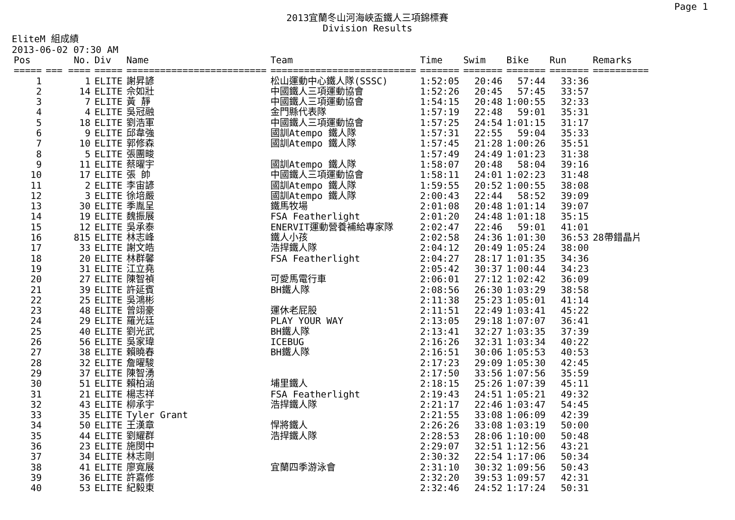Page 1
2013宜蘭冬山河海峽盃鐵人三項錦標賽
Division Results
EliteM 組成績
2013-06-02 07:30 AM
| Pos | No. | Div | Name | Team | Time | Swim | Bike | Run | Remarks |
| --- | --- | --- | --- | --- | --- | --- | --- | --- | --- |
| ===== | === ==== | ===== | ========================= | ========================== | ======= | ======= | ======= | ======= | ========== |
| 1 | 1 | ELITE | 謝昇諺 | 松山運動中心鐵人隊(SSSC) | 1:52:05 | 20:46 | 57:44 | 33:36 | |
| 2 | 14 | ELITE | 佘如壯 | 中國鐵人三項運動協會 | 1:52:26 | 20:45 | 57:45 | 33:57 | |
| 3 | 7 | ELITE | 黃 靜 | 中國鐵人三項運動協會 | 1:54:15 | 20:48 | 1:00:55 | 32:33 | |
| 4 | 4 | ELITE | 吳冠融 | 金門縣代表隊 | 1:57:19 | 22:48 | 59:01 | 35:31 | |
| 5 | 18 | ELITE | 劉浩軍 | 中國鐵人三項運動協會 | 1:57:25 | 24:54 | 1:01:15 | 31:17 | |
| 6 | 9 | ELITE | 邱韋強 | 國訓Atempo 鐵人隊 | 1:57:31 | 22:55 | 59:04 | 35:33 | |
| 7 | 10 | ELITE | 郭修森 | 國訓Atempo 鐵人隊 | 1:57:45 | 21:28 | 1:00:26 | 35:51 | |
| 8 | 5 | ELITE | 張團畯 | | 1:57:49 | 24:49 | 1:01:23 | 31:38 | |
| 9 | 11 | ELITE | 蔡曜宇 | 國訓Atempo 鐵人隊 | 1:58:07 | 20:48 | 58:04 | 39:16 | |
| 10 | 17 | ELITE | 張 帥 | 中國鐵人三項運動協會 | 1:58:11 | 24:01 | 1:02:23 | 31:48 | |
| 11 | 2 | ELITE | 李宙諺 | 國訓Atempo 鐵人隊 | 1:59:55 | 20:52 | 1:00:55 | 38:08 | |
| 12 | 3 | ELITE | 徐培嚴 | 國訓Atempo 鐵人隊 | 2:00:43 | 22:44 | 58:52 | 39:09 | |
| 13 | 30 | ELITE | 季胤呈 | 鐵馬牧場 | 2:01:08 | 20:48 | 1:01:14 | 39:07 | |
| 14 | 19 | ELITE | 魏振展 | FSA Featherlight | 2:01:20 | 24:48 | 1:01:18 | 35:15 | |
| 15 | 12 | ELITE | 吳承泰 | ENERVIT運動營養補給專家隊 | 2:02:47 | 22:46 | 59:01 | 41:01 | |
| 16 | 815 | ELITE | 林志峰 | 鐵人小孩 | 2:02:58 | 24:36 | 1:01:30 | 36:53 | 28帶錯晶片 |
| 17 | 33 | ELITE | 謝文皓 | 浩捍鐵人隊 | 2:04:12 | 20:49 | 1:05:24 | 38:00 | |
| 18 | 20 | ELITE | 林群馨 | FSA Featherlight | 2:04:27 | 28:17 | 1:01:35 | 34:36 | |
| 19 | 31 | ELITE | 江立堯 | | 2:05:42 | 30:37 | 1:00:44 | 34:23 | |
| 20 | 27 | ELITE | 陳智禎 | 可愛馬電行車 | 2:06:01 | 27:12 | 1:02:42 | 36:09 | |
| 21 | 39 | ELITE | 許延賓 | BH鐵人隊 | 2:08:56 | 26:30 | 1:03:29 | 38:58 | |
| 22 | 25 | ELITE | 吳鴻彬 | | 2:11:38 | 25:23 | 1:05:01 | 41:14 | |
| 23 | 48 | ELITE | 曾翊豪 | 運休老屁股 | 2:11:51 | 22:49 | 1:03:41 | 45:22 | |
| 24 | 29 | ELITE | 羅光廷 | PLAY YOUR WAY | 2:13:05 | 29:18 | 1:07:07 | 36:41 | |
| 25 | 40 | ELITE | 劉光武 | BH鐵人隊 | 2:13:41 | 32:27 | 1:03:35 | 37:39 | |
| 26 | 56 | ELITE | 吳家瑋 | ICEBUG | 2:16:26 | 32:31 | 1:03:34 | 40:22 | |
| 27 | 38 | ELITE | 賴曉春 | BH鐵人隊 | 2:16:51 | 30:06 | 1:05:53 | 40:53 | |
| 28 | 32 | ELITE | 詹曜駿 | | 2:17:23 | 29:09 | 1:05:30 | 42:45 | |
| 29 | 37 | ELITE | 陳智湧 | | 2:17:50 | 33:56 | 1:07:56 | 35:59 | |
| 30 | 51 | ELITE | 賴柏涵 | 埔里鐵人 | 2:18:15 | 25:26 | 1:07:39 | 45:11 | |
| 31 | 21 | ELITE | 楊志祥 | FSA Featherlight | 2:19:43 | 24:51 | 1:05:21 | 49:32 | |
| 32 | 43 | ELITE | 柳承宇 | 浩捍鐵人隊 | 2:21:17 | 22:46 | 1:03:47 | 54:45 | |
| 33 | 35 | ELITE | Tyler Grant | | 2:21:55 | 33:08 | 1:06:09 | 42:39 | |
| 34 | 50 | ELITE | 王漢章 | 悍將鐵人 | 2:26:26 | 33:08 | 1:03:19 | 50:00 | |
| 35 | 44 | ELITE | 劉耀群 | 浩捍鐵人隊 | 2:28:53 | 28:06 | 1:10:00 | 50:48 | |
| 36 | 23 | ELITE | 施閔中 | | 2:29:07 | 32:51 | 1:12:56 | 43:21 | |
| 37 | 34 | ELITE | 林志剛 | | 2:30:32 | 22:54 | 1:17:06 | 50:34 | |
| 38 | 41 | ELITE | 廖寬展 | 宜蘭四季游泳會 | 2:31:10 | 30:32 | 1:09:56 | 50:43 | |
| 39 | 36 | ELITE | 許嘉修 | | 2:32:20 | 39:53 | 1:09:57 | 42:31 | |
| 40 | 53 | ELITE | 紀毅東 | | 2:32:46 | 24:52 | 1:17:24 | 50:31 | |